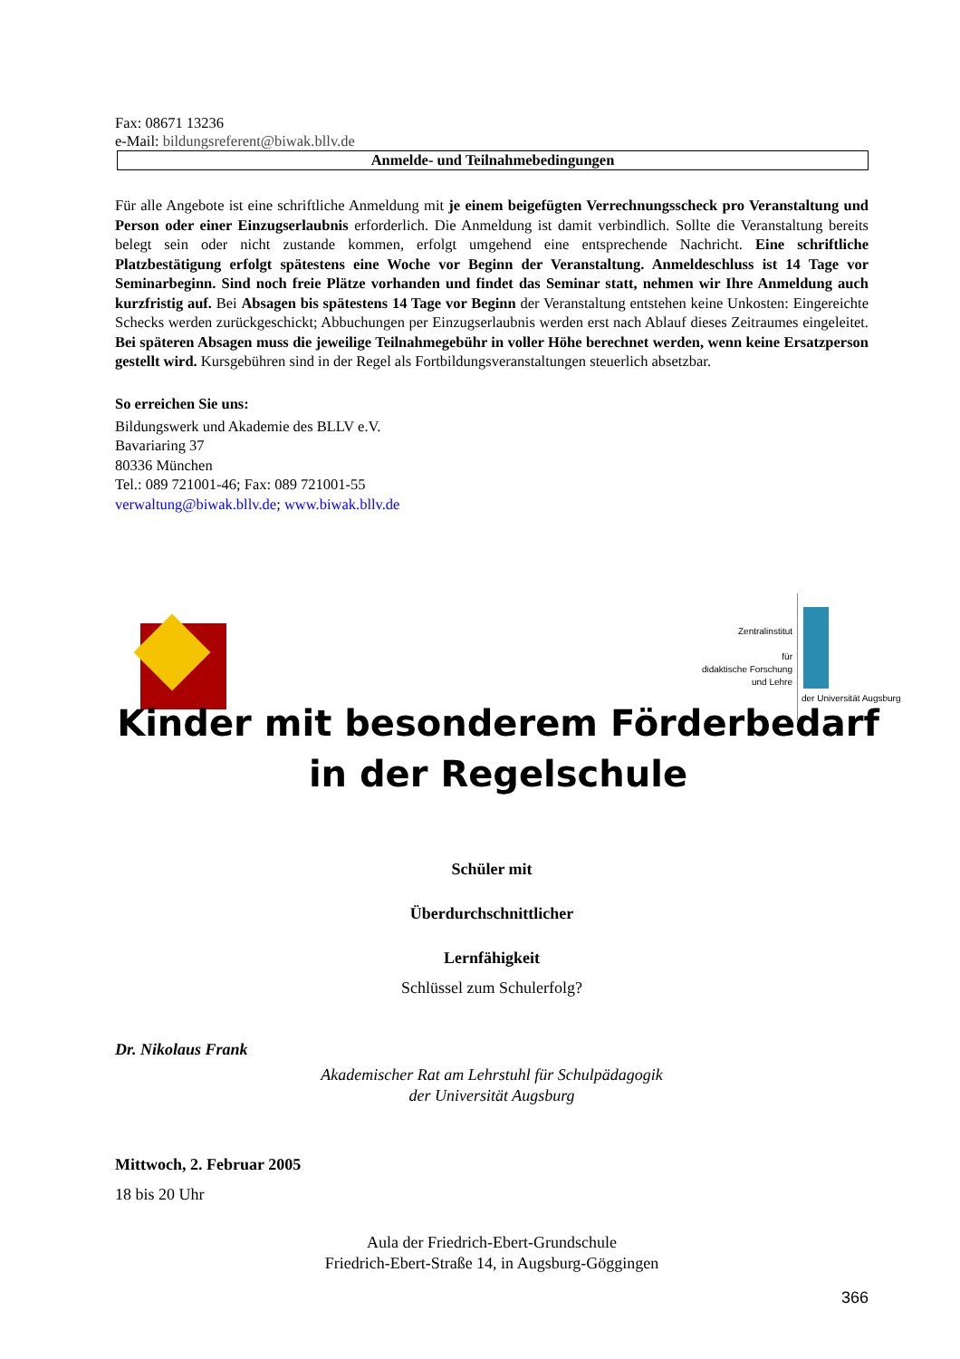Fax: 08671 13236
e-Mail: bildungsreferent@biwak.bllv.de
Anmelde- und Teilnahmebedingungen
Für alle Angebote ist eine schriftliche Anmeldung mit je einem beigefügten Verrechnungsscheck pro Veranstaltung und Person oder einer Einzugserlaubnis erforderlich. Die Anmeldung ist damit verbindlich. Sollte die Veranstaltung bereits belegt sein oder nicht zustande kommen, erfolgt umgehend eine entsprechende Nachricht. Eine schriftliche Platzbestätigung erfolgt spätestens eine Woche vor Beginn der Veranstaltung. Anmeldeschluss ist 14 Tage vor Seminarbeginn. Sind noch freie Plätze vorhanden und findet das Seminar statt, nehmen wir Ihre Anmeldung auch kurzfristig auf. Bei Absagen bis spätestens 14 Tage vor Beginn der Veranstaltung entstehen keine Unkosten: Eingereichte Schecks werden zurückgeschickt; Abbuchungen per Einzugserlaubnis werden erst nach Ablauf dieses Zeitraumes eingeleitet. Bei späteren Absagen muss die jeweilige Teilnahmegebühr in voller Höhe berechnet werden, wenn keine Ersatzperson gestellt wird. Kursgebühren sind in der Regel als Fortbildungsveranstaltungen steuerlich absetzbar.
So erreichen Sie uns:
Bildungswerk und Akademie des BLLV e.V.
Bavariaring 37
80336 München
Tel.: 089 721001-46; Fax: 089 721001-55
verwaltung@biwak.bllv.de; www.biwak.bllv.de
Zentralinstitut
für
didaktische Forschung
und Lehre
der Universität Augsburg
Kinder mit besonderem Förderbedarf
in der Regelschule
Schüler mit
Überdurchschnittlicher
Lernfähigkeit
Schlüssel zum Schulerfolg?
Dr. Nikolaus Frank
Akademischer Rat am Lehrstuhl für Schulpädagogik
der Universität Augsburg
Mittwoch, 2. Februar 2005
18 bis 20 Uhr
Aula der Friedrich-Ebert-Grundschule
Friedrich-Ebert-Straße 14, in Augsburg-Göggingen
366